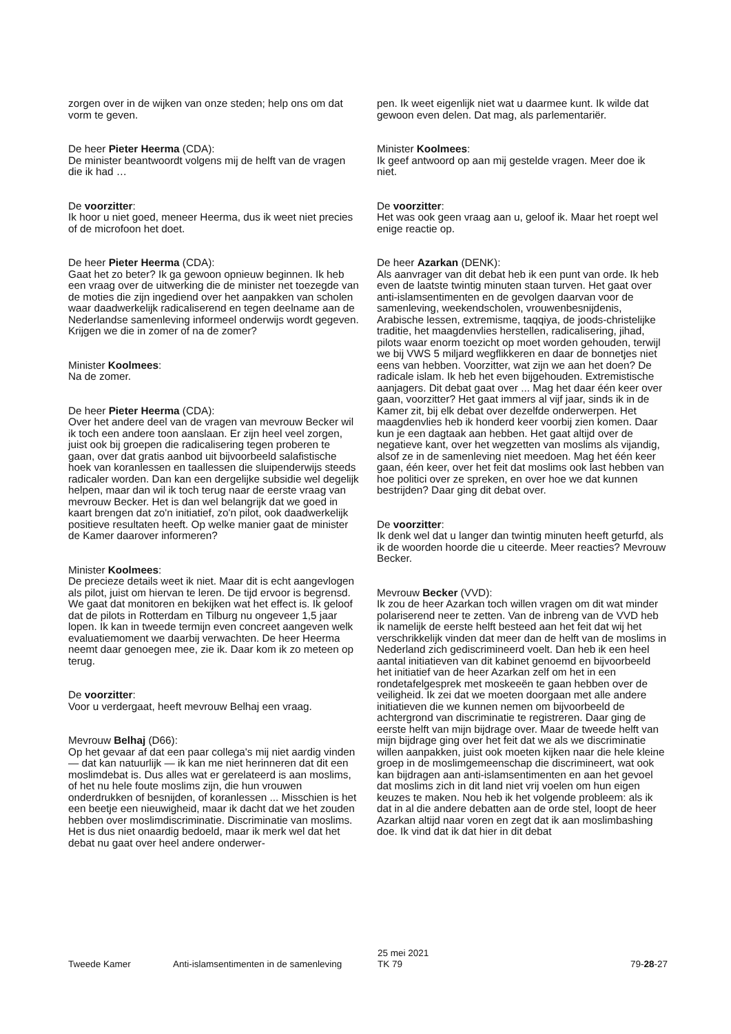zorgen over in de wijken van onze steden; help ons om dat vorm te geven.
De heer Pieter Heerma (CDA):
De minister beantwoordt volgens mij de helft van de vragen die ik had …
De voorzitter:
Ik hoor u niet goed, meneer Heerma, dus ik weet niet precies of de microfoon het doet.
De heer Pieter Heerma (CDA):
Gaat het zo beter? Ik ga gewoon opnieuw beginnen. Ik heb een vraag over de uitwerking die de minister net toezegde van de moties die zijn ingediend over het aanpakken van scholen waar daadwerkelijk radicaliserend en tegen deelname aan de Nederlandse samenleving informeel onderwijs wordt gegeven. Krijgen we die in zomer of na de zomer?
Minister Koolmees:
Na de zomer.
De heer Pieter Heerma (CDA):
Over het andere deel van de vragen van mevrouw Becker wil ik toch een andere toon aanslaan. Er zijn heel veel zorgen, juist ook bij groepen die radicalisering tegen proberen te gaan, over dat gratis aanbod uit bijvoorbeeld salafistische hoek van koranlessen en taallessen die sluipenderwijs steeds radicaler worden. Dan kan een dergelijke subsidie wel degelijk helpen, maar dan wil ik toch terug naar de eerste vraag van mevrouw Becker. Het is dan wel belangrijk dat we goed in kaart brengen dat zo'n initiatief, zo'n pilot, ook daadwerkelijk positieve resultaten heeft. Op welke manier gaat de minister de Kamer daarover informeren?
Minister Koolmees:
De precieze details weet ik niet. Maar dit is echt aangevlogen als pilot, juist om hiervan te leren. De tijd ervoor is begrensd. We gaat dat monitoren en bekijken wat het effect is. Ik geloof dat de pilots in Rotterdam en Tilburg nu ongeveer 1,5 jaar lopen. Ik kan in tweede termijn even concreet aangeven welk evaluatiemoment we daarbij verwachten. De heer Heerma neemt daar genoegen mee, zie ik. Daar kom ik zo meteen op terug.
De voorzitter:
Voor u verdergaat, heeft mevrouw Belhaj een vraag.
Mevrouw Belhaj (D66):
Op het gevaar af dat een paar collega's mij niet aardig vinden — dat kan natuurlijk — ik kan me niet herinneren dat dit een moslimdebat is. Dus alles wat er gerelateerd is aan moslims, of het nu hele foute moslims zijn, die hun vrouwen onderdrukken of besnijden, of koranlessen ... Misschien is het een beetje een nieuwigheid, maar ik dacht dat we het zouden hebben over moslimdiscriminatie. Discriminatie van moslims. Het is dus niet onaardig bedoeld, maar ik merk wel dat het debat nu gaat over heel andere onderwer-
pen. Ik weet eigenlijk niet wat u daarmee kunt. Ik wilde dat gewoon even delen. Dat mag, als parlementariër.
Minister Koolmees:
Ik geef antwoord op aan mij gestelde vragen. Meer doe ik niet.
De voorzitter:
Het was ook geen vraag aan u, geloof ik. Maar het roept wel enige reactie op.
De heer Azarkan (DENK):
Als aanvrager van dit debat heb ik een punt van orde. Ik heb even de laatste twintig minuten staan turven. Het gaat over anti-islamsentimenten en de gevolgen daarvan voor de samenleving, weekendscholen, vrouwenbesnijdenis, Arabische lessen, extremisme, taqqiya, de joods-christelijke traditie, het maagdenvlies herstellen, radicalisering, jihad, pilots waar enorm toezicht op moet worden gehouden, terwijl we bij VWS 5 miljard wegflikkeren en daar de bonnetjes niet eens van hebben. Voorzitter, wat zijn we aan het doen? De radicale islam. Ik heb het even bijgehouden. Extremistische aanjagers. Dit debat gaat over ... Mag het daar één keer over gaan, voorzitter? Het gaat immers al vijf jaar, sinds ik in de Kamer zit, bij elk debat over dezelfde onderwerpen. Het maagdenvlies heb ik honderd keer voorbij zien komen. Daar kun je een dagtaak aan hebben. Het gaat altijd over de negatieve kant, over het wegzetten van moslims als vijandig, alsof ze in de samenleving niet meedoen. Mag het één keer gaan, één keer, over het feit dat moslims ook last hebben van hoe politici over ze spreken, en over hoe we dat kunnen bestrijden? Daar ging dit debat over.
De voorzitter:
Ik denk wel dat u langer dan twintig minuten heeft geturfd, als ik de woorden hoorde die u citeerde. Meer reacties? Mevrouw Becker.
Mevrouw Becker (VVD):
Ik zou de heer Azarkan toch willen vragen om dit wat minder polariserend neer te zetten. Van de inbreng van de VVD heb ik namelijk de eerste helft besteed aan het feit dat wij het verschrikkelijk vinden dat meer dan de helft van de moslims in Nederland zich gediscrimineerd voelt. Dan heb ik een heel aantal initiatieven van dit kabinet genoemd en bijvoorbeeld het initiatief van de heer Azarkan zelf om het in een rondetafelgesprek met moskeeën te gaan hebben over de veiligheid. Ik zei dat we moeten doorgaan met alle andere initiatieven die we kunnen nemen om bijvoorbeeld de achtergrond van discriminatie te registreren. Daar ging de eerste helft van mijn bijdrage over. Maar de tweede helft van mijn bijdrage ging over het feit dat we als we discriminatie willen aanpakken, juist ook moeten kijken naar die hele kleine groep in de moslimgemeenschap die discrimineert, wat ook kan bijdragen aan anti-islamsentimenten en aan het gevoel dat moslims zich in dit land niet vrij voelen om hun eigen keuzes te maken. Nou heb ik het volgende probleem: als ik dat in al die andere debatten aan de orde stel, loopt de heer Azarkan altijd naar voren en zegt dat ik aan moslimbashing doe. Ik vind dat ik dat hier in dit debat
Tweede Kamer Anti-islamsentimenten in de samenleving
25 mei 2021
TK 79
79-28-27